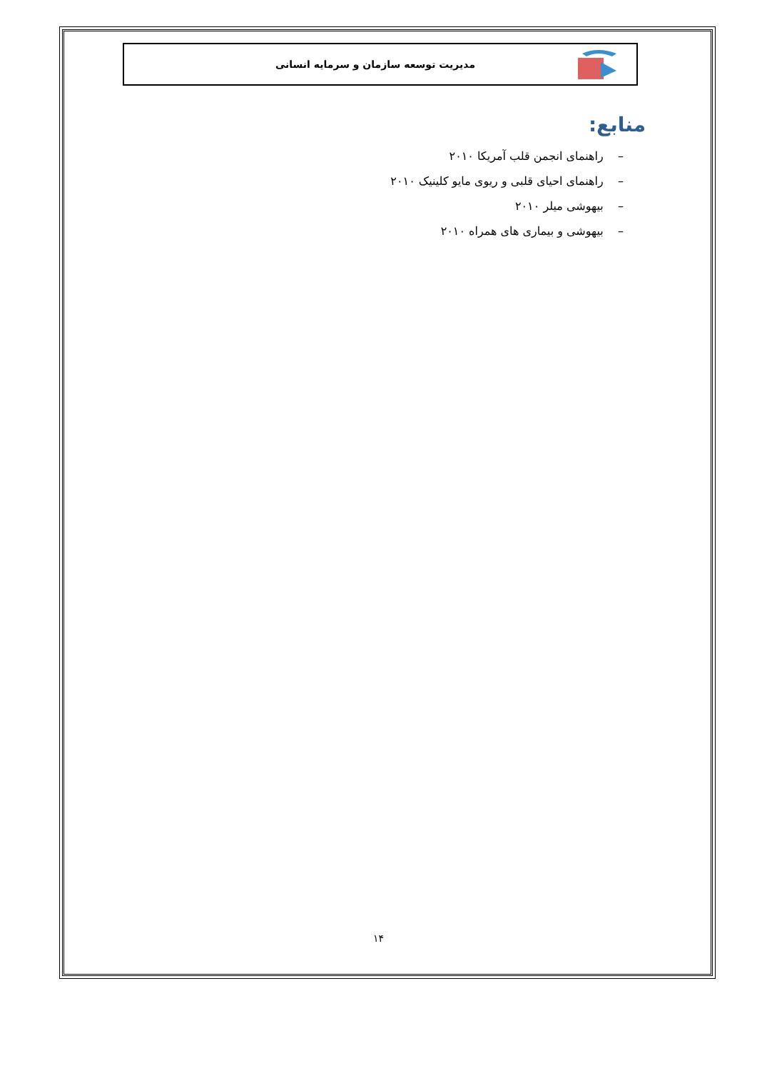مدیریت توسعه سازمان و سرمایه انسانی
منابع:
– راهنمای انجمن قلب آمریکا ۲۰۱۰
– راهنمای احیای قلبی و ریوی مایو کلینیک ۲۰۱۰
– بیهوشی میلر ۲۰۱۰
– بیهوشی و بیماری های همراه ۲۰۱۰
۱۴